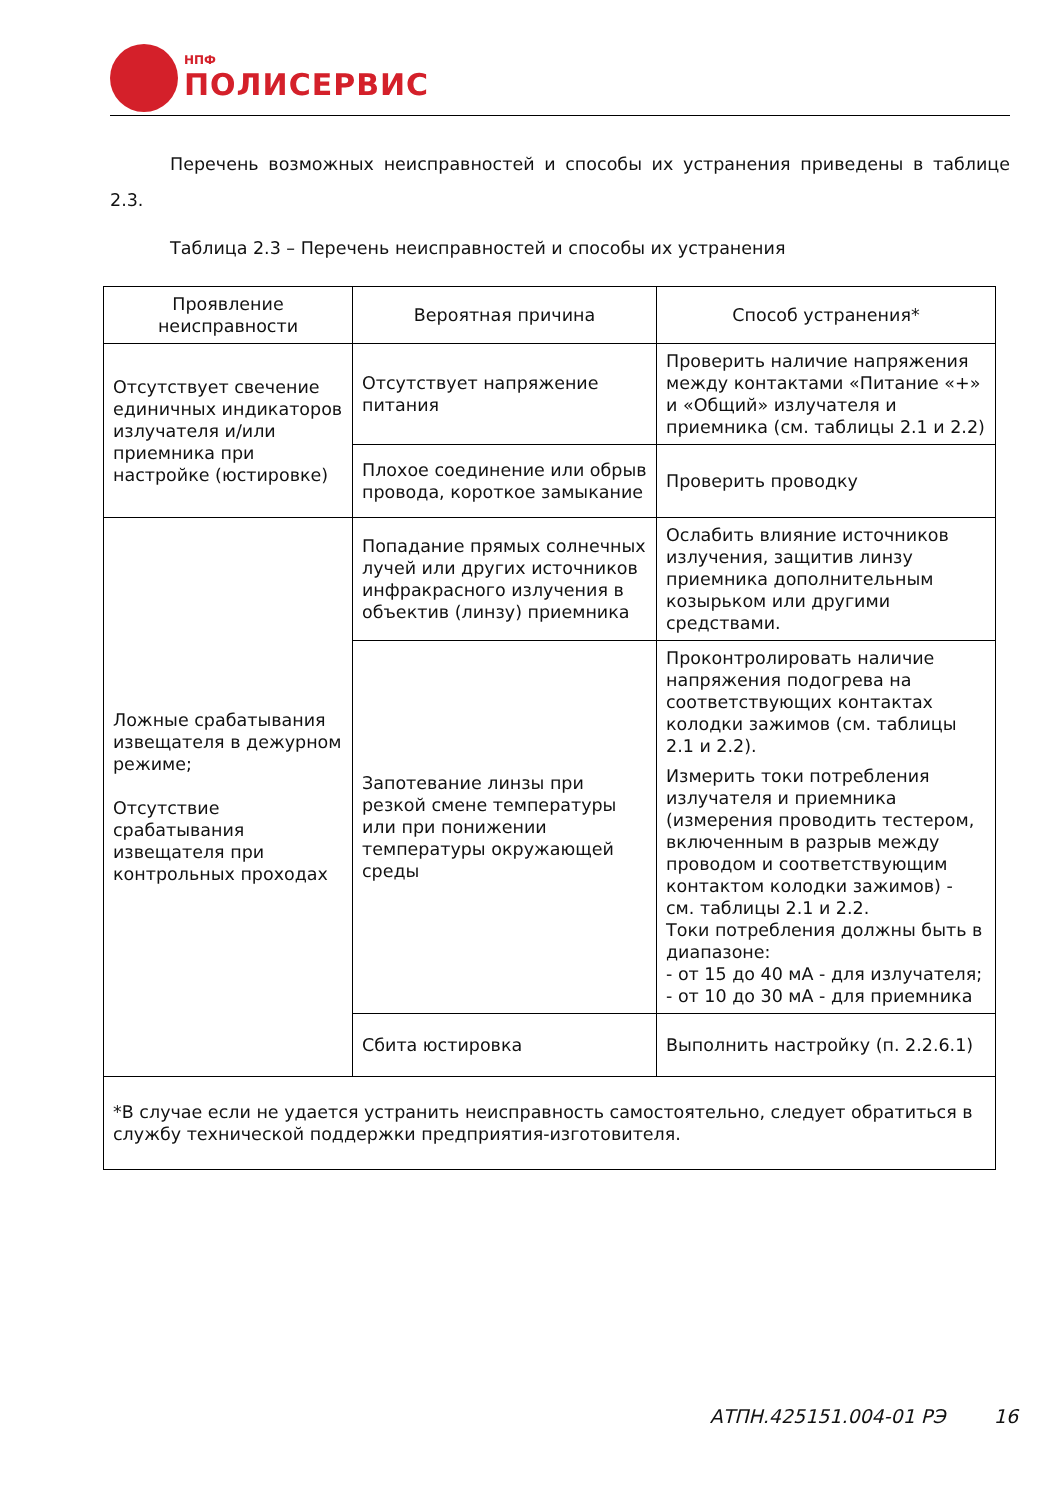НПФ
ПОЛИСЕРВИС
Перечень возможных неисправностей и способы их устранения приведены в таблице 2.3.
Таблица 2.3 – Перечень неисправностей и способы их устранения
| Проявление неисправности | Вероятная причина | Способ устранения* |
| --- | --- | --- |
| Отсутствует свечение единичных индикаторов излучателя и/или приемника при настройке (юстировке) | Отсутствует напряжение питания | Проверить наличие напряжения между контактами «Питание «+» и «Общий» излучателя и приемника (см. таблицы 2.1 и 2.2) |
| | Плохое соединение или обрыв провода, короткое замыкание | Проверить проводку |
| Ложные срабатывания извещателя в дежурном режиме; Отсутствие срабатывания извещателя при контрольных проходах | Попадание прямых солнечных лучей или других источников инфракрасного излучения в объектив (линзу) приемника | Ослабить влияние источников излучения, защитив линзу приемника дополнительным козырьком или другими средствами. |
| | Запотевание линзы при резкой смене температуры или при понижении температуры окружающей среды | Проконтролировать наличие напряжения подогрева на соответствующих контактах колодки зажимов (см. таблицы 2.1 и 2.2). Измерить токи потребления излучателя и приемника (измерения проводить тестером, включенным в разрыв между проводом и соответствующим контактом колодки зажимов) - см. таблицы 2.1 и 2.2. Токи потребления должны быть в диапазоне: - от 15 до 40 мА - для излучателя; - от 10 до 30 мА - для приемника |
| | Сбита юстировка | Выполнить настройку (п. 2.2.6.1) |
| *В случае если не удается устранить неисправность самостоятельно, следует обратиться в службу технической поддержки предприятия-изготовителя. | | |
АТПН.425151.004-01 РЭ 16